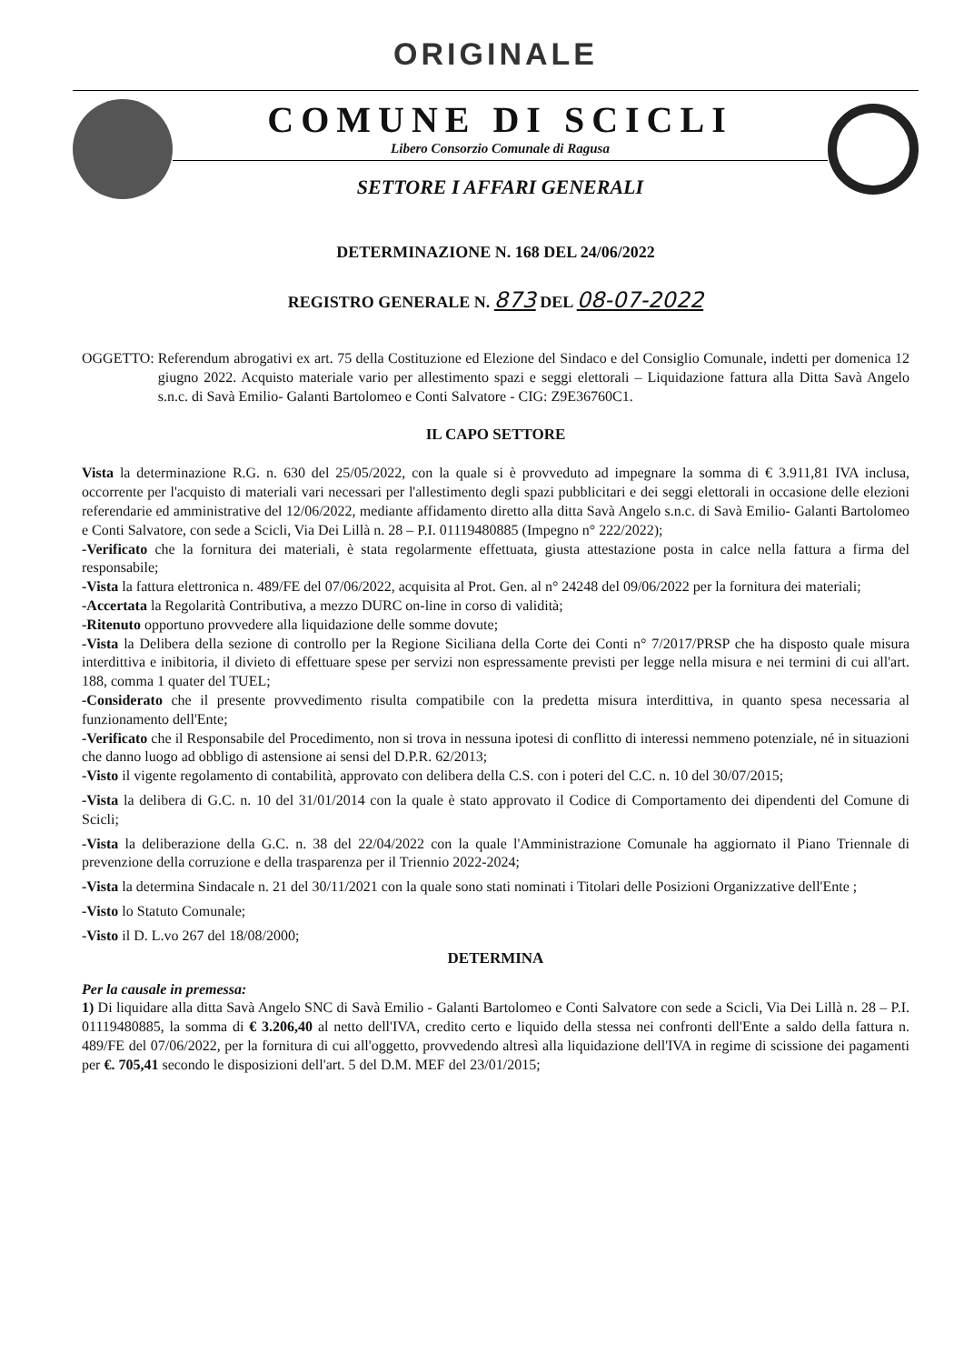ORIGINALE
COMUNE DI SCICLI
Libero Consorzio Comunale di Ragusa
SETTORE I AFFARI GENERALI
DETERMINAZIONE N. 168 DEL 24/06/2022
REGISTRO GENERALE N. 873 DEL 08-07-2022
OGGETTO: Referendum abrogativi ex art. 75 della Costituzione ed Elezione del Sindaco e del Consiglio Comunale, indetti per domenica 12 giugno 2022. Acquisto materiale vario per allestimento spazi e seggi elettorali – Liquidazione fattura alla Ditta Savà Angelo s.n.c. di Savà Emilio- Galanti Bartolomeo e Conti Salvatore - CIG: Z9E36760C1.
IL CAPO SETTORE
Vista la determinazione R.G. n. 630 del 25/05/2022, con la quale si è provveduto ad impegnare la somma di € 3.911,81 IVA inclusa, occorrente per l'acquisto di materiali vari necessari per l'allestimento degli spazi pubblicitari e dei seggi elettorali in occasione delle elezioni referendarie ed amministrative del 12/06/2022, mediante affidamento diretto alla ditta Savà Angelo s.n.c. di Savà Emilio- Galanti Bartolomeo e Conti Salvatore, con sede a Scicli, Via Dei Lillà n. 28 – P.I. 01119480885 (Impegno n° 222/2022);
-Verificato che la fornitura dei materiali, è stata regolarmente effettuata, giusta attestazione posta in calce nella fattura a firma del responsabile;
-Vista la fattura elettronica n. 489/FE del 07/06/2022, acquisita al Prot. Gen. al n° 24248 del 09/06/2022 per la fornitura dei materiali;
-Accertata la Regolarità Contributiva, a mezzo DURC on-line in corso di validità;
-Ritenuto opportuno provvedere alla liquidazione delle somme dovute;
-Vista la Delibera della sezione di controllo per la Regione Siciliana della Corte dei Conti n° 7/2017/PRSP che ha disposto quale misura interdittiva e inibitoria, il divieto di effettuare spese per servizi non espressamente previsti per legge nella misura e nei termini di cui all'art. 188, comma 1 quater del TUEL;
-Considerato che il presente provvedimento risulta compatibile con la predetta misura interdittiva, in quanto spesa necessaria al funzionamento dell'Ente;
-Verificato che il Responsabile del Procedimento, non si trova in nessuna ipotesi di conflitto di interessi nemmeno potenziale, né in situazioni che danno luogo ad obbligo di astensione ai sensi del D.P.R. 62/2013;
-Visto il vigente regolamento di contabilità, approvato con delibera della C.S. con i poteri del C.C. n. 10 del 30/07/2015;
-Vista la delibera di G.C. n. 10 del 31/01/2014 con la quale è stato approvato il Codice di Comportamento dei dipendenti del Comune di Scicli;
-Vista la deliberazione della G.C. n. 38 del 22/04/2022 con la quale l'Amministrazione Comunale ha aggiornato il Piano Triennale di prevenzione della corruzione e della trasparenza per il Triennio 2022-2024;
-Vista la determina Sindacale n. 21 del 30/11/2021 con la quale sono stati nominati i Titolari delle Posizioni Organizzative dell'Ente ;
-Visto lo Statuto Comunale;
-Visto il D. L.vo 267 del 18/08/2000;
DETERMINA
Per la causale in premessa:
1) Di liquidare alla ditta Savà Angelo SNC di Savà Emilio - Galanti Bartolomeo e Conti Salvatore con sede a Scicli, Via Dei Lillà n. 28 – P.I. 01119480885, la somma di € 3.206,40 al netto dell'IVA, credito certo e liquido della stessa nei confronti dell'Ente a saldo della fattura n. 489/FE del 07/06/2022, per la fornitura di cui all'oggetto, provvedendo altresì alla liquidazione dell'IVA in regime di scissione dei pagamenti per €. 705,41 secondo le disposizioni dell'art. 5 del D.M. MEF del 23/01/2015;